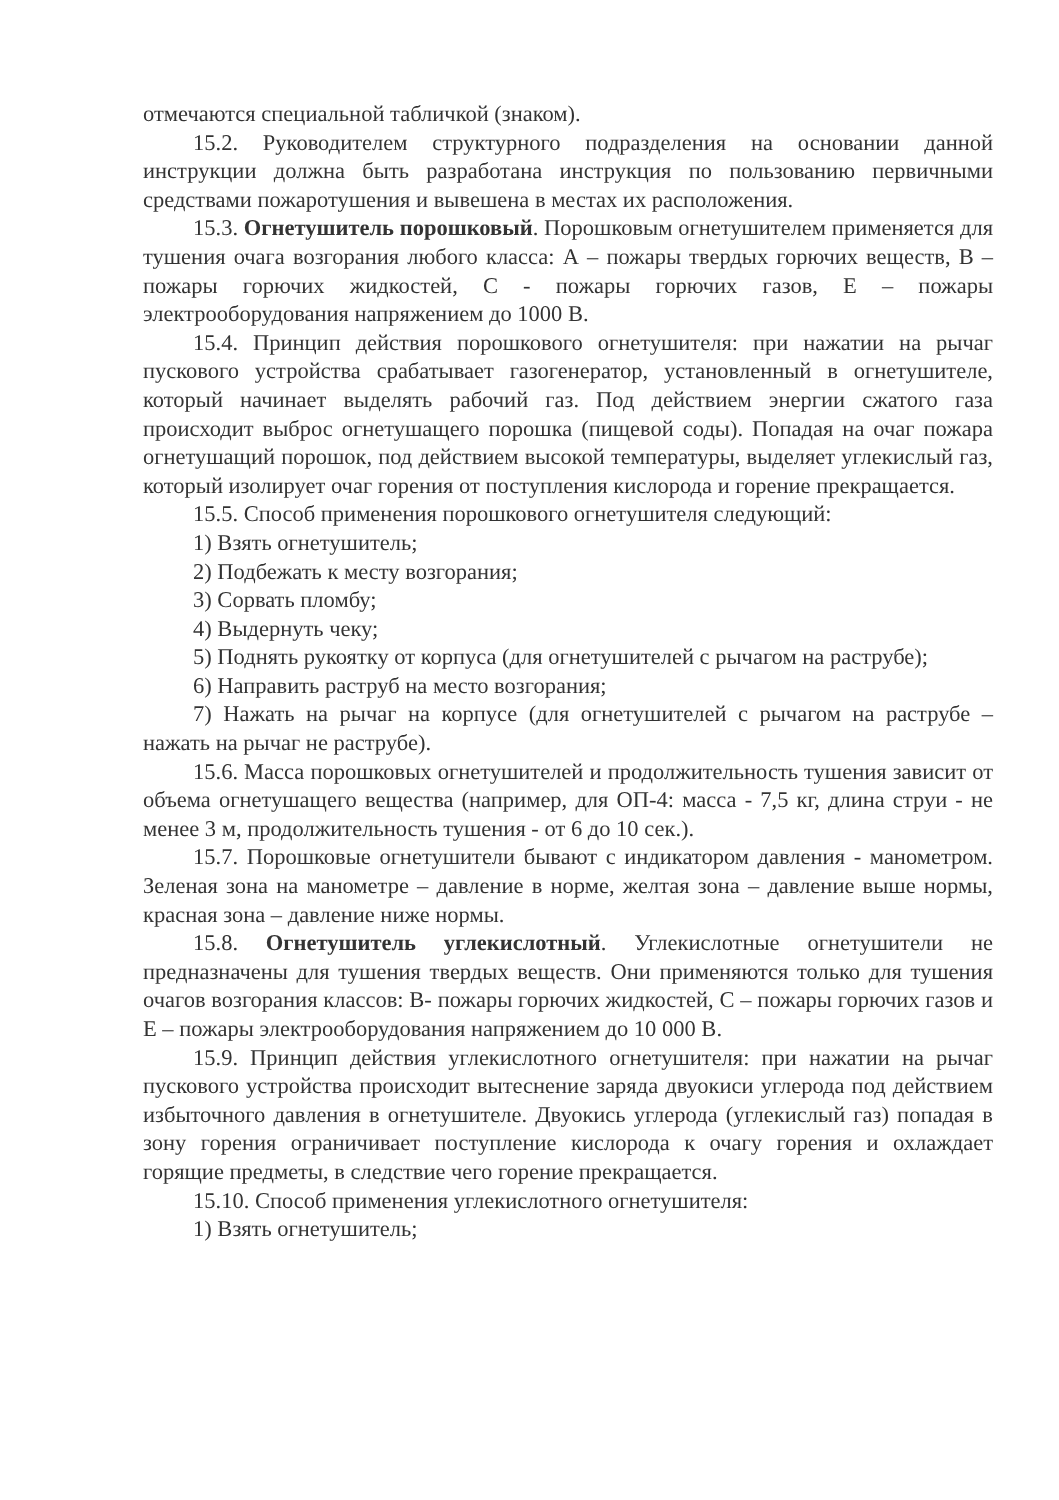отмечаются специальной табличкой (знаком).
15.2. Руководителем структурного подразделения на основании данной инструкции должна быть разработана инструкция по пользованию первичными средствами пожаротушения и вывешена в местах их расположения.
15.3. Огнетушитель порошковый. Порошковым огнетушителем применяется для тушения очага возгорания любого класса: А – пожары твердых горючих веществ, В – пожары горючих жидкостей, С - пожары горючих газов, Е – пожары электрооборудования напряжением до 1000 В.
15.4. Принцип действия порошкового огнетушителя: при нажатии на рычаг пускового устройства срабатывает газогенератор, установленный в огнетушителе, который начинает выделять рабочий газ. Под действием энергии сжатого газа происходит выброс огнетушащего порошка (пищевой соды). Попадая на очаг пожара огнетушащий порошок, под действием высокой температуры, выделяет углекислый газ, который изолирует очаг горения от поступления кислорода и горение прекращается.
15.5. Способ применения порошкового огнетушителя следующий:
1) Взять огнетушитель;
2) Подбежать к месту возгорания;
3) Сорвать пломбу;
4) Выдернуть чеку;
5) Поднять рукоятку от корпуса (для огнетушителей с рычагом на раструбе);
6) Направить раструб на место возгорания;
7) Нажать на рычаг на корпусе (для огнетушителей с рычагом на раструбе – нажать на рычаг не раструбе).
15.6. Масса порошковых огнетушителей и продолжительность тушения зависит от объема огнетушащего вещества (например, для ОП-4: масса - 7,5 кг, длина струи - не менее 3 м, продолжительность тушения - от 6 до 10 сек.).
15.7. Порошковые огнетушители бывают с индикатором давления - манометром. Зеленая зона на манометре – давление в норме, желтая зона – давление выше нормы, красная зона – давление ниже нормы.
15.8. Огнетушитель углекислотный. Углекислотные огнетушители не предназначены для тушения твердых веществ. Они применяются только для тушения очагов возгорания классов: В- пожары горючих жидкостей, С – пожары горючих газов и Е – пожары электрооборудования напряжением до 10 000 В.
15.9. Принцип действия углекислотного огнетушителя: при нажатии на рычаг пускового устройства происходит вытеснение заряда двуокиси углерода под действием избыточного давления в огнетушителе. Двуокись углерода (углекислый газ) попадая в зону горения ограничивает поступление кислорода к очагу горения и охлаждает горящие предметы, в следствие чего горение прекращается.
15.10. Способ применения углекислотного огнетушителя:
1) Взять огнетушитель;